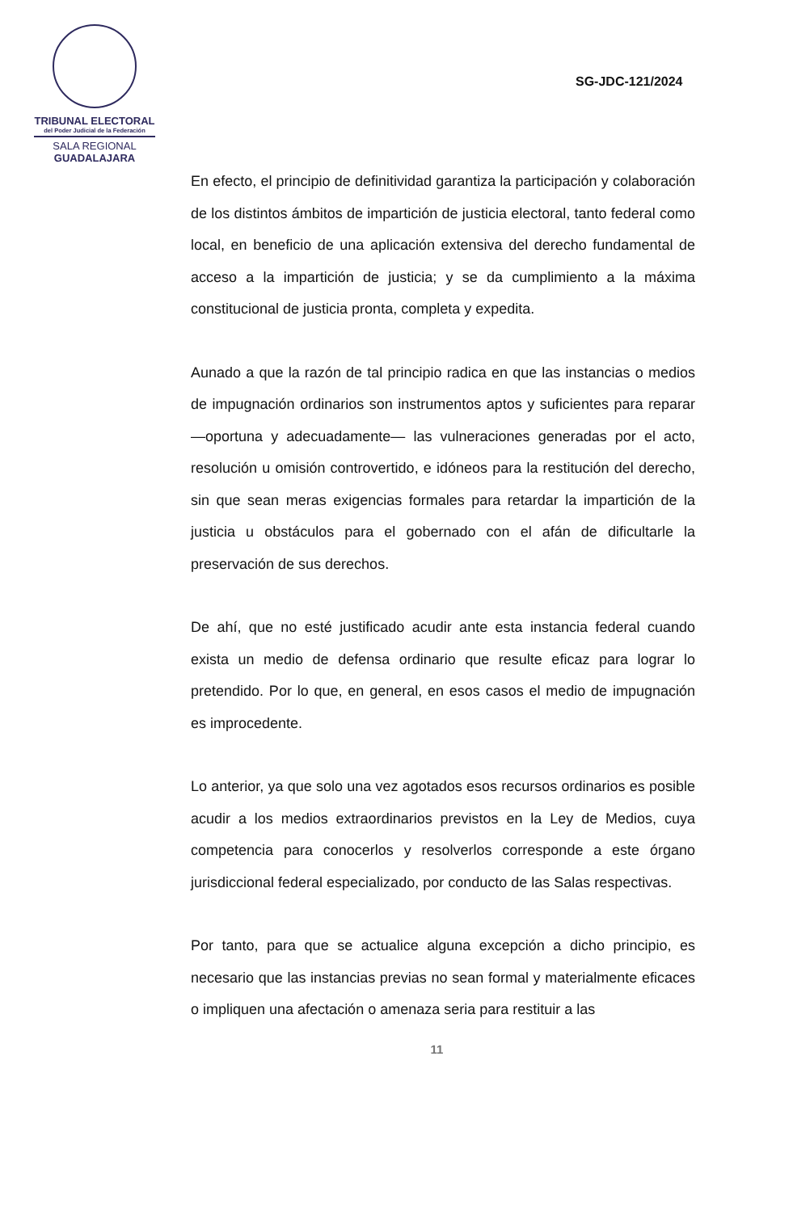TRIBUNAL ELECTORAL
del Poder Judicial de la Federación
SALA REGIONAL
GUADALAJARA
SG-JDC-121/2024
En efecto, el principio de definitividad garantiza la participación y colaboración de los distintos ámbitos de impartición de justicia electoral, tanto federal como local, en beneficio de una aplicación extensiva del derecho fundamental de acceso a la impartición de justicia; y se da cumplimiento a la máxima constitucional de justicia pronta, completa y expedita.
Aunado a que la razón de tal principio radica en que las instancias o medios de impugnación ordinarios son instrumentos aptos y suficientes para reparar —oportuna y adecuadamente— las vulneraciones generadas por el acto, resolución u omisión controvertido, e idóneos para la restitución del derecho, sin que sean meras exigencias formales para retardar la impartición de la justicia u obstáculos para el gobernado con el afán de dificultarle la preservación de sus derechos.
De ahí, que no esté justificado acudir ante esta instancia federal cuando exista un medio de defensa ordinario que resulte eficaz para lograr lo pretendido. Por lo que, en general, en esos casos el medio de impugnación es improcedente.
Lo anterior, ya que solo una vez agotados esos recursos ordinarios es posible acudir a los medios extraordinarios previstos en la Ley de Medios, cuya competencia para conocerlos y resolverlos corresponde a este órgano jurisdiccional federal especializado, por conducto de las Salas respectivas.
Por tanto, para que se actualice alguna excepción a dicho principio, es necesario que las instancias previas no sean formal y materialmente eficaces o impliquen una afectación o amenaza seria para restituir a las
11